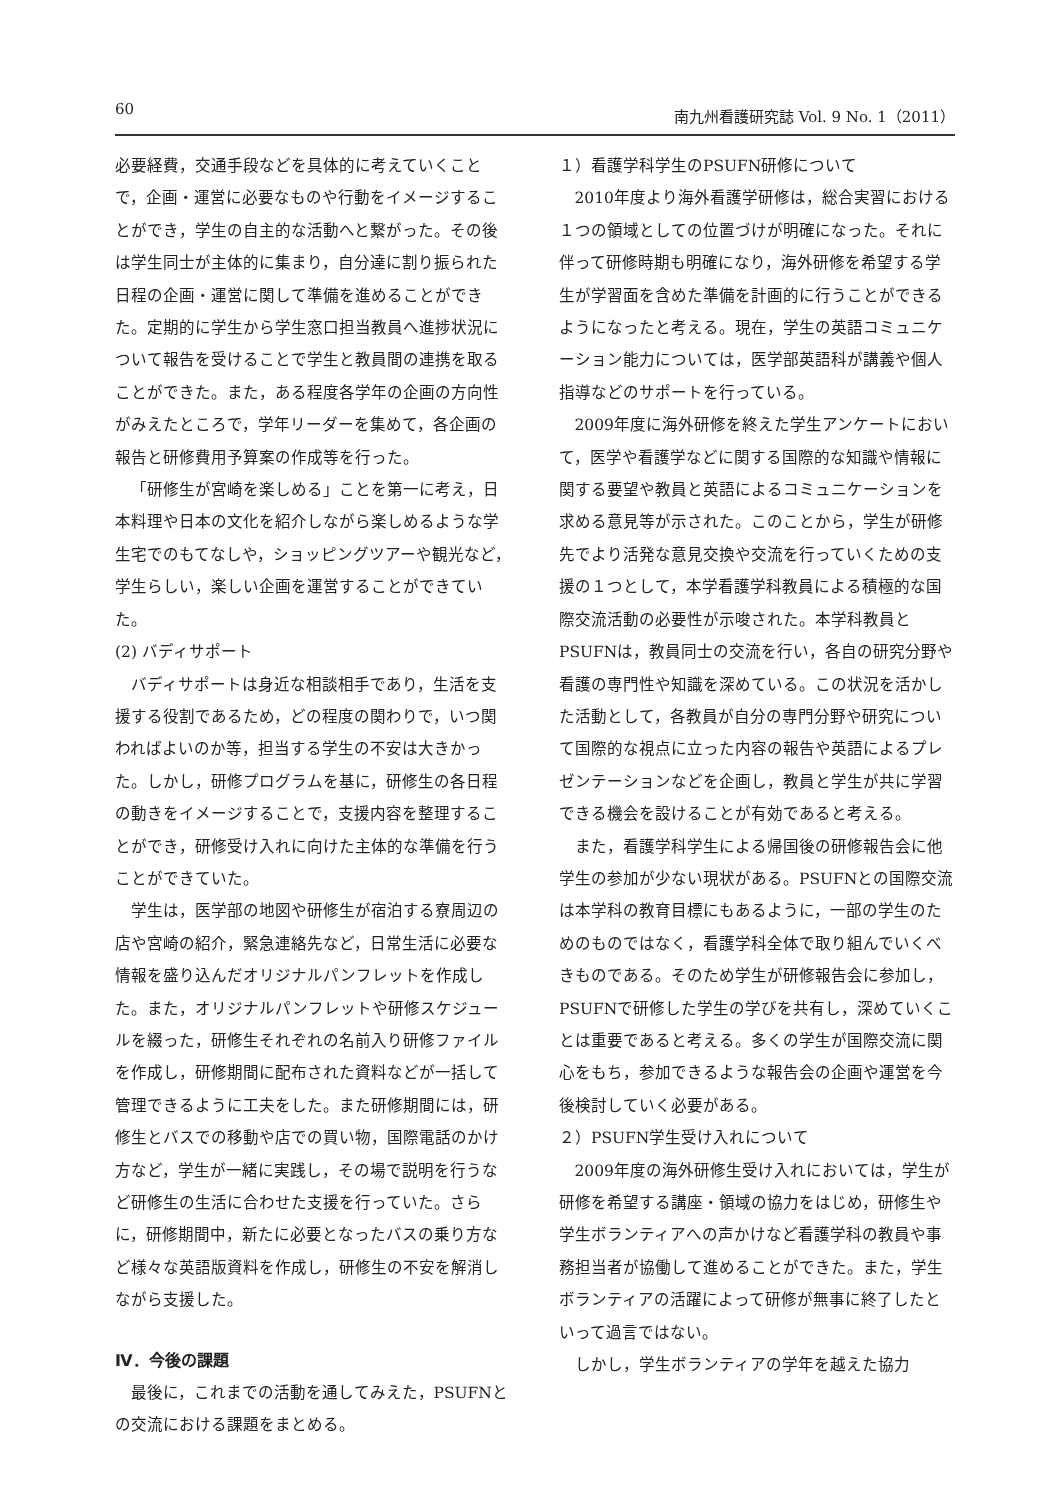60 南九州看護研究誌 Vol. 9 No. 1（2011）
必要経費，交通手段などを具体的に考えていくことで，企画・運営に必要なものや行動をイメージすることができ，学生の自主的な活動へと繋がった。その後は学生同士が主体的に集まり，自分達に割り振られた日程の企画・運営に関して準備を進めることができた。定期的に学生から学生窓口担当教員へ進捗状況について報告を受けることで学生と教員間の連携を取ることができた。また，ある程度各学年の企画の方向性がみえたところで，学年リーダーを集めて，各企画の報告と研修費用予算案の作成等を行った。
「研修生が宮崎を楽しめる」ことを第一に考え，日本料理や日本の文化を紹介しながら楽しめるような学生宅でのもてなしや，ショッピングツアーや観光など，学生らしい，楽しい企画を運営することができていた。
(2) バディサポート
バディサポートは身近な相談相手であり，生活を支援する役割であるため，どの程度の関わりで，いつ関わればよいのか等，担当する学生の不安は大きかった。しかし，研修プログラムを基に，研修生の各日程の動きをイメージすることで，支援内容を整理することができ，研修受け入れに向けた主体的な準備を行うことができていた。
学生は，医学部の地図や研修生が宿泊する寮周辺の店や宮崎の紹介，緊急連絡先など，日常生活に必要な情報を盛り込んだオリジナルパンフレットを作成した。また，オリジナルパンフレットや研修スケジュールを綴った，研修生それぞれの名前入り研修ファイルを作成し，研修期間に配布された資料などが一括して管理できるように工夫をした。また研修期間には，研修生とバスでの移動や店での買い物，国際電話のかけ方など，学生が一緒に実践し，その場で説明を行うなど研修生の生活に合わせた支援を行っていた。さらに，研修期間中，新たに必要となったバスの乗り方など様々な英語版資料を作成し，研修生の不安を解消しながら支援した。
Ⅳ．今後の課題
最後に，これまでの活動を通してみえた，PSUFNとの交流における課題をまとめる。
１）看護学科学生のPSUFN研修について
2010年度より海外看護学研修は，総合実習における１つの領域としての位置づけが明確になった。それに伴って研修時期も明確になり，海外研修を希望する学生が学習面を含めた準備を計画的に行うことができるようになったと考える。現在，学生の英語コミュニケーション能力については，医学部英語科が講義や個人指導などのサポートを行っている。
2009年度に海外研修を終えた学生アンケートにおいて，医学や看護学などに関する国際的な知識や情報に関する要望や教員と英語によるコミュニケーションを求める意見等が示された。このことから，学生が研修先でより活発な意見交換や交流を行っていくための支援の１つとして，本学看護学科教員による積極的な国際交流活動の必要性が示唆された。本学科教員とPSUFNは，教員同士の交流を行い，各自の研究分野や看護の専門性や知識を深めている。この状況を活かした活動として，各教員が自分の専門分野や研究について国際的な視点に立った内容の報告や英語によるプレゼンテーションなどを企画し，教員と学生が共に学習できる機会を設けることが有効であると考える。
また，看護学科学生による帰国後の研修報告会に他学生の参加が少ない現状がある。PSUFNとの国際交流は本学科の教育目標にもあるように，一部の学生のためのものではなく，看護学科全体で取り組んでいくべきものである。そのため学生が研修報告会に参加し，PSUFNで研修した学生の学びを共有し，深めていくことは重要であると考える。多くの学生が国際交流に関心をもち，参加できるような報告会の企画や運営を今後検討していく必要がある。
２）PSUFN学生受け入れについて
2009年度の海外研修生受け入れにおいては，学生が研修を希望する講座・領域の協力をはじめ，研修生や学生ボランティアへの声かけなど看護学科の教員や事務担当者が協働して進めることができた。また，学生ボランティアの活躍によって研修が無事に終了したといって過言ではない。
しかし，学生ボランティアの学年を越えた協力